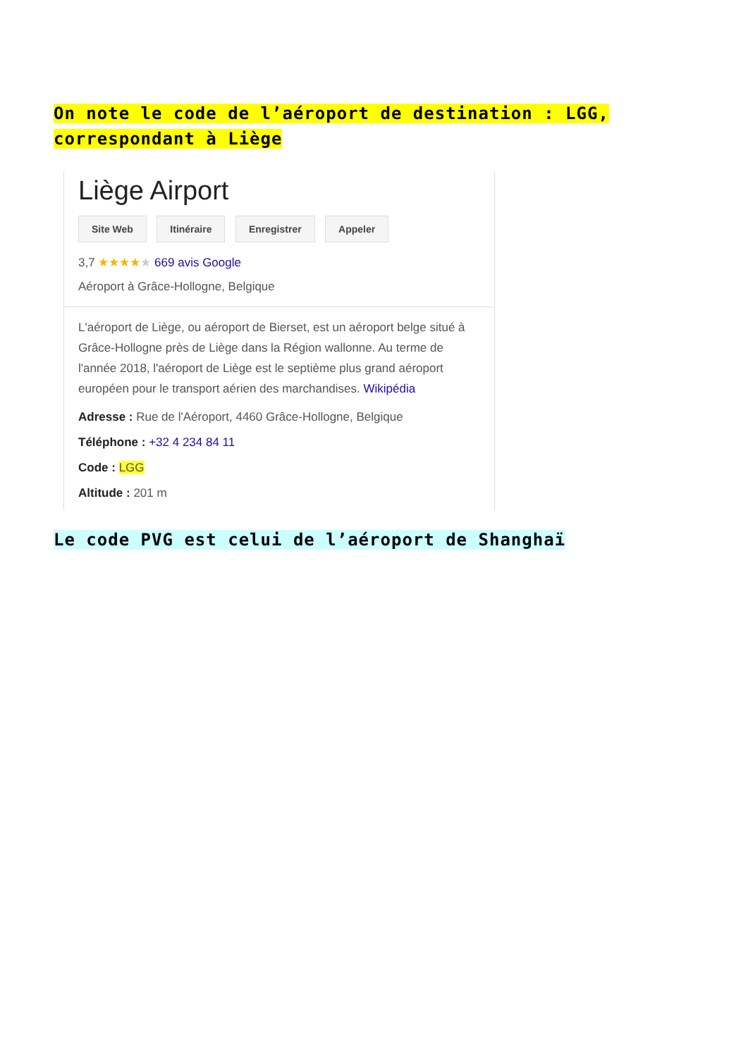On note le code de l’aéroport de destination : LGG, correspondant à Liège
Liège Airport
Site Web Itinéraire Enregistrer Appeler
3,7 ★★★★★ 669 avis Google
Aéroport à Grâce-Hollogne, Belgique
L'aéroport de Liège, ou aéroport de Bierset, est un aéroport belge situé à Grâce-Hollogne près de Liège dans la Région wallonne. Au terme de l'année 2018, l'aéroport de Liège est le septième plus grand aéroport européen pour le transport aérien des marchandises. Wikipédia
Adresse : Rue de l'Aéroport, 4460 Grâce-Hollogne, Belgique
Téléphone : +32 4 234 84 11
Code : LGG
Altitude : 201 m
Le code PVG est celui de l’aéroport de Shanghaï